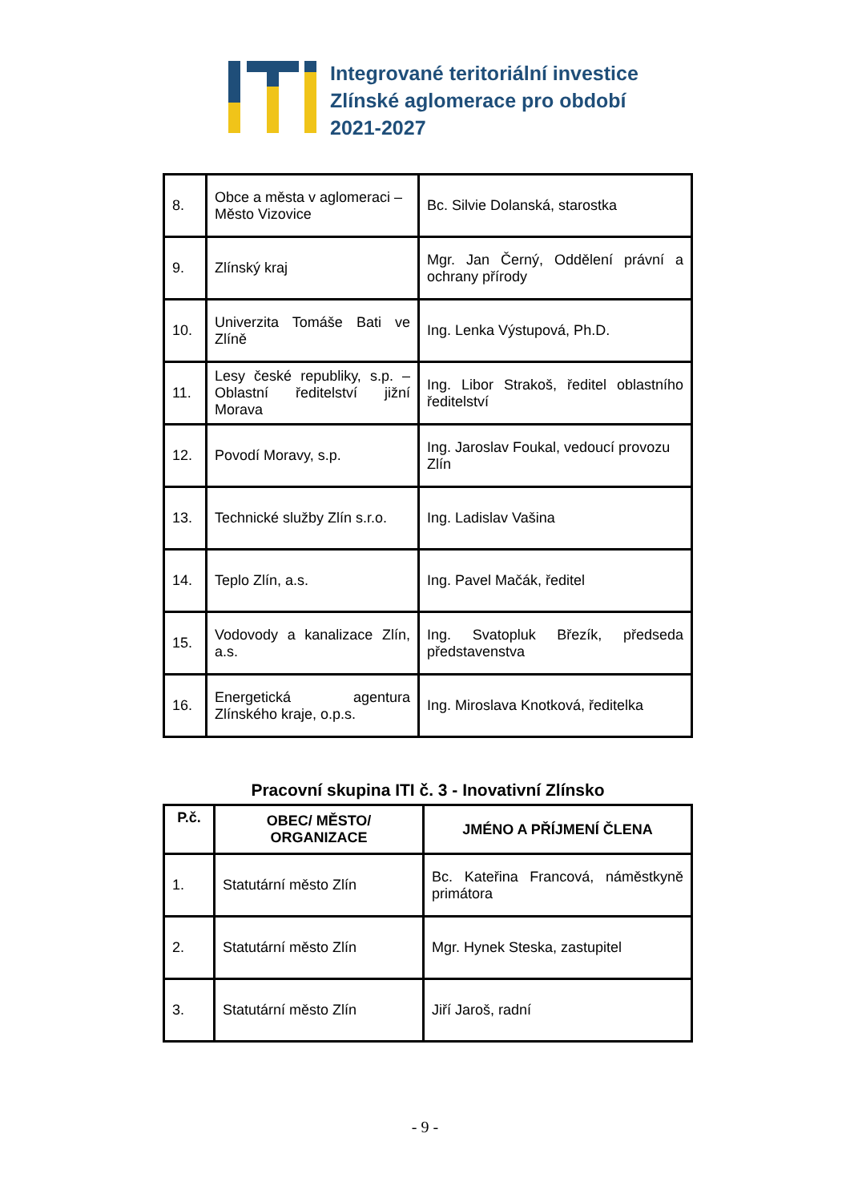Integrované teritoriální investice
Zlínské aglomerace pro období
2021-2027
| 8. | Obce a města v aglomeraci – Město Vizovice | Bc. Silvie Dolanská, starostka |
| 9. | Zlínský kraj | Mgr. Jan Černý, Oddělení právní a ochrany přírody |
| 10. | Univerzita Tomáše Bati ve Zlíně | Ing. Lenka Výstupová, Ph.D. |
| 11. | Lesy české republiky, s.p. – Oblastní ředitelství jižní Morava | Ing. Libor Strakoš, ředitel oblastního ředitelství |
| 12. | Povodí Moravy, s.p. | Ing. Jaroslav Foukal, vedoucí provozu Zlín |
| 13. | Technické služby Zlín s.r.o. | Ing. Ladislav Vašina |
| 14. | Teplo Zlín, a.s. | Ing. Pavel Mačák, ředitel |
| 15. | Vodovody a kanalizace Zlín, a.s. | Ing. Svatopluk Březík, předseda představenstva |
| 16. | Energetická agentura Zlínského kraje, o.p.s. | Ing. Miroslava Knotková, ředitelka |
Pracovní skupina ITI č. 3 - Inovativní Zlínsko
| P.č. | OBEC/ MĚSTO/ ORGANIZACE | JMÉNO A PŘÍJMENÍ ČLENA |
| --- | --- | --- |
| 1. | Statutární město Zlín | Bc. Kateřina Francová, náměstkyně primátora |
| 2. | Statutární město Zlín | Mgr. Hynek Steska, zastupitel |
| 3. | Statutární město Zlín | Jiří Jaroš, radní |
- 9 -